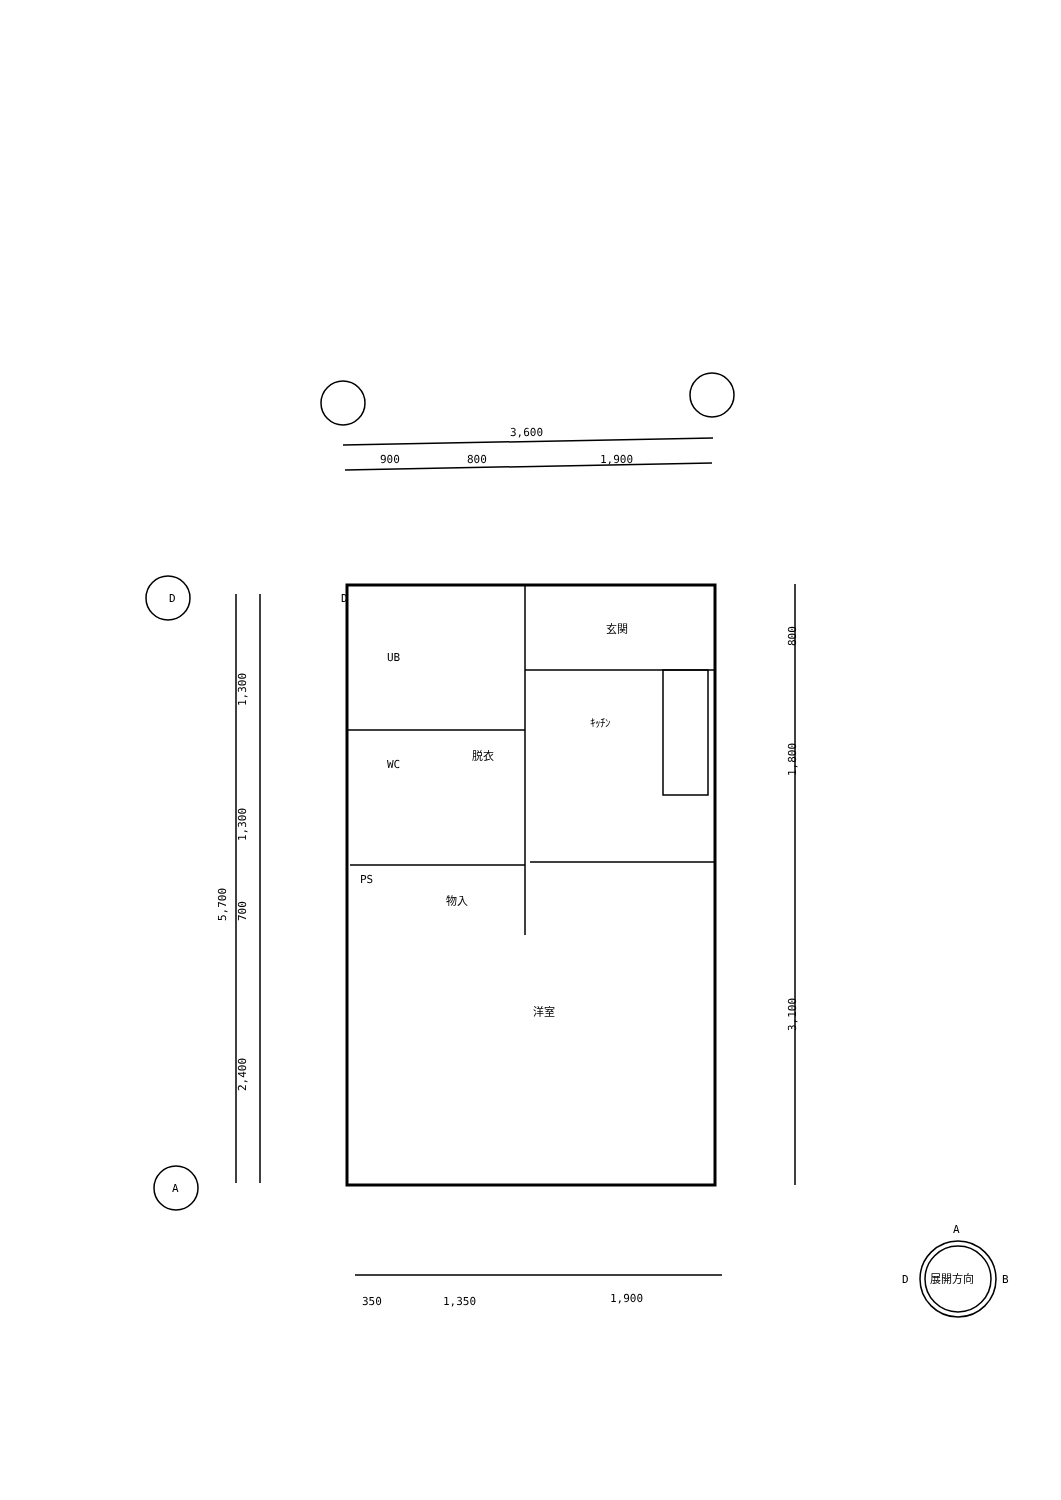3,600
900
800
1,900
D
D
A
UB
玄関
ｷｯﾁﾝ
WC
脱衣
PS
物入
洋室
1,300
1,300
700
2,400
5,700
800
1,800
3,100
350
1,350
1,900
A
D
展開方向
B